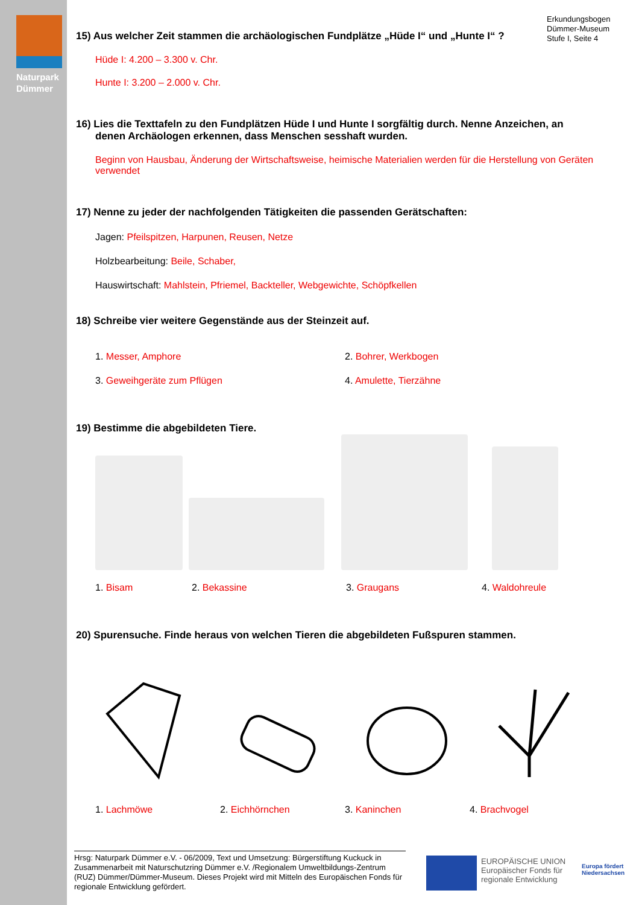Naturpark
Dümmer
Erkundungsbogen
Dümmer-Museum
Stufe I, Seite 4
15) Aus welcher Zeit stammen die archäologischen Fundplätze „Hüde I“ und „Hunte I“ ?
Hüde I: 4.200 – 3.300 v. Chr.
Hunte I: 3.200 – 2.000 v. Chr.
16) Lies die Texttafeln zu den Fundplätzen Hüde I und Hunte I sorgfältig durch. Nenne Anzeichen, an denen Archäologen erkennen, dass Menschen sesshaft wurden.
Beginn von Hausbau, Änderung der Wirtschaftsweise, heimische Materialien werden für die Herstellung von Geräten verwendet
17) Nenne zu jeder der nachfolgenden Tätigkeiten die passenden Gerätschaften:
Jagen: Pfeilspitzen, Harpunen, Reusen, Netze
Holzbearbeitung: Beile, Schaber,
Hauswirtschaft: Mahlstein, Pfriemel, Backteller, Webgewichte, Schöpfkellen
18) Schreibe vier weitere Gegenstände aus der Steinzeit auf.
1. Messer, Amphore 2. Bohrer, Werkbogen
3. Geweihgeräte zum Pflügen 4. Amulette, Tierzähne
19) Bestimme die abgebildeten Tiere.
1. Bisam 2. Bekassine 3. Graugans 4. Waldohreule
20) Spurensuche. Finde heraus von welchen Tieren die abgebildeten Fußspuren stammen.
1. Lachmöwe 2. Eichhörnchen 3. Kaninchen 4. Brachvogel
Hrsg: Naturpark Dümmer e.V. - 06/2009, Text und Umsetzung: Bürgerstiftung Kuckuck in Zusammenarbeit mit Naturschutzring Dümmer e.V. /Regionalem Umweltbildungs-Zentrum (RUZ) Dümmer/Dümmer-Museum. Dieses Projekt wird mit Mitteln des Europäischen Fonds für regionale Entwicklung gefördert.
EUROPÄISCHE UNION
Europäischer Fonds für
regionale Entwicklung
Europa fördert
Niedersachsen